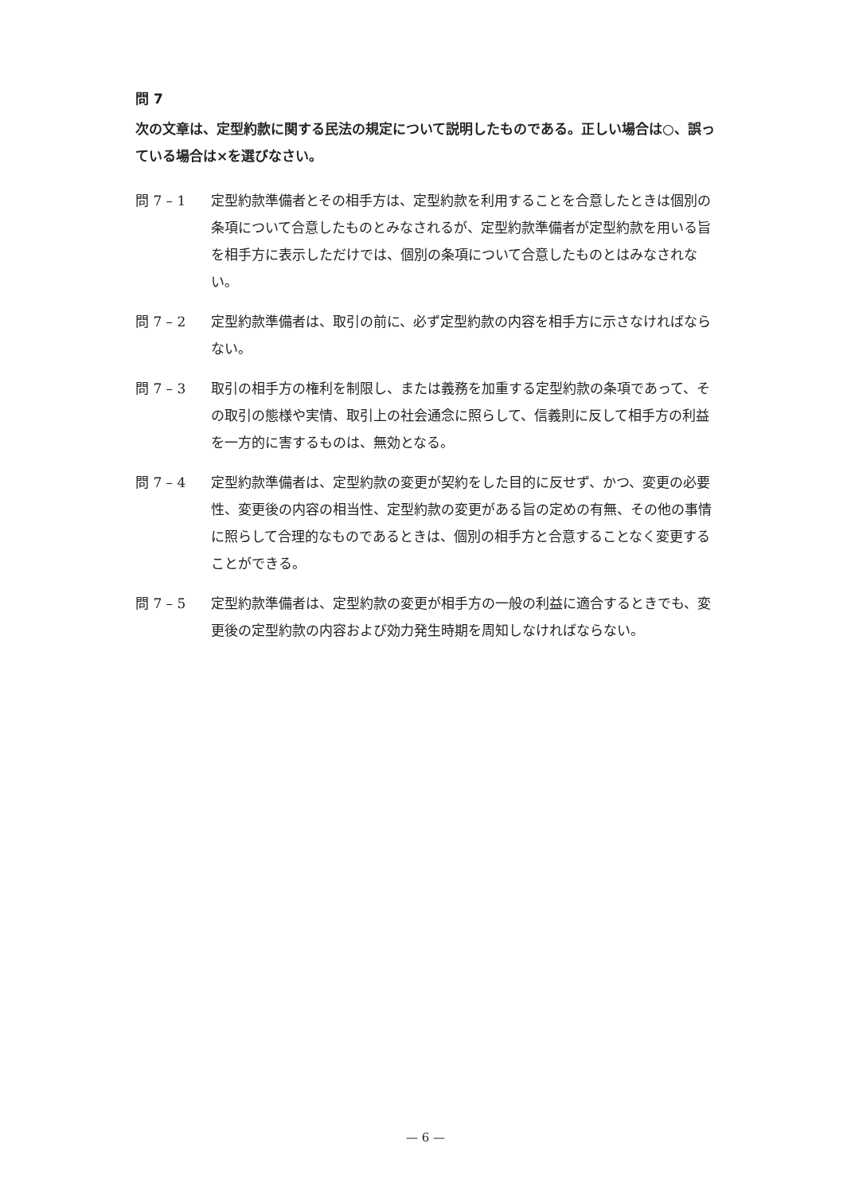問 7
次の文章は、定型約款に関する民法の規定について説明したものである。正しい場合は○、誤っている場合は×を選びなさい。
問 7 – 1 定型約款準備者とその相手方は、定型約款を利用することを合意したときは個別の条項について合意したものとみなされるが、定型約款準備者が定型約款を用いる旨を相手方に表示しただけでは、個別の条項について合意したものとはみなされない。
問 7 – 2 定型約款準備者は、取引の前に、必ず定型約款の内容を相手方に示さなければならない。
問 7 – 3 取引の相手方の権利を制限し、または義務を加重する定型約款の条項であって、その取引の態様や実情、取引上の社会通念に照らして、信義則に反して相手方の利益を一方的に害するものは、無効となる。
問 7 – 4 定型約款準備者は、定型約款の変更が契約をした目的に反せず、かつ、変更の必要性、変更後の内容の相当性、定型約款の変更がある旨の定めの有無、その他の事情に照らして合理的なものであるときは、個別の相手方と合意することなく変更することができる。
問 7 – 5 定型約款準備者は、定型約款の変更が相手方の一般の利益に適合するときでも、変更後の定型約款の内容および効力発生時期を周知しなければならない。
— 6 —